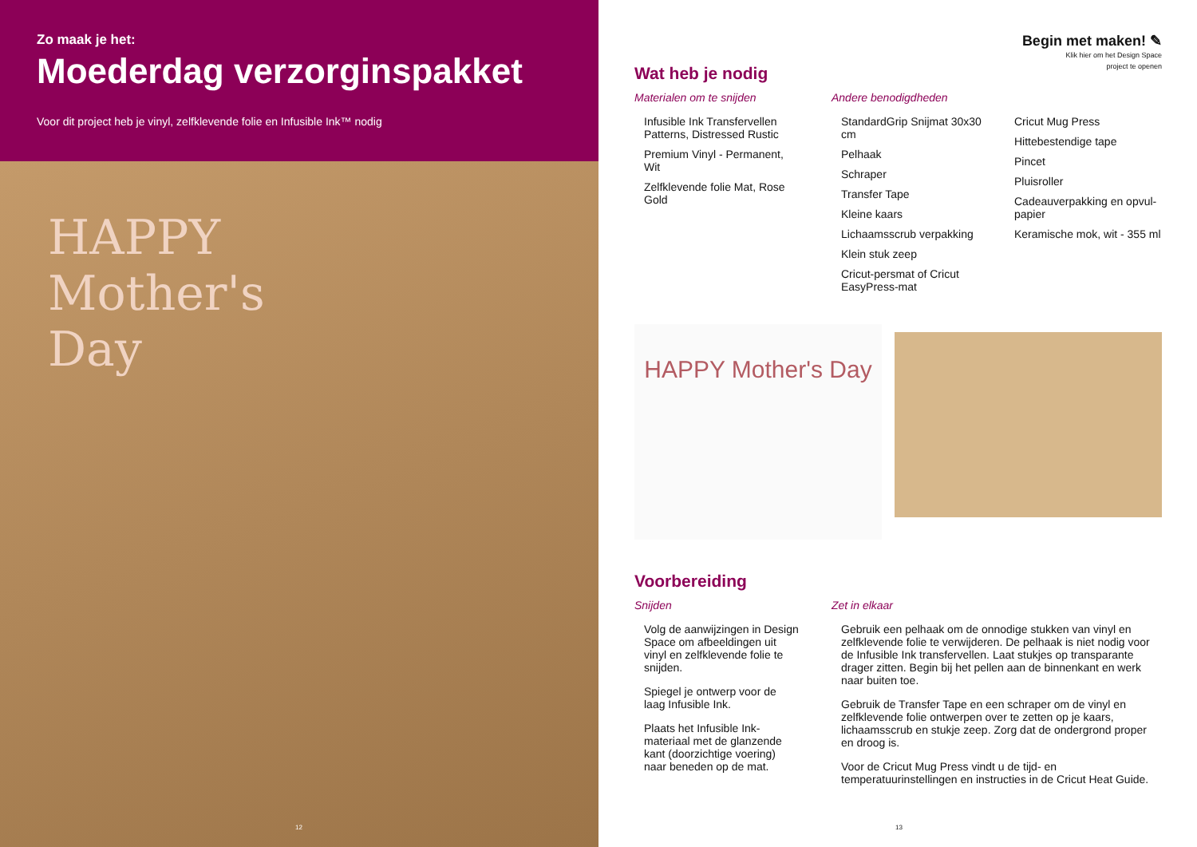Zo maak je het:
Moederdag verzorginspakket
Voor dit project heb je vinyl, zelfklevende folie en Infusible Ink™ nodig
HAPPY
Mother's
Day
12
Begin met maken! ✎
Klik hier om het Design Space
project te openen
Wat heb je nodig
Materialen om te snijden
Infusible Ink Transfervellen Patterns, Distressed Rustic
Premium Vinyl - Permanent, Wit
Zelfklevende folie Mat, Rose Gold
Andere benodigdheden
StandardGrip Snijmat 30x30 cm
Pelhaak
Schraper
Transfer Tape
Kleine kaars
Lichaamsscrub verpakking
Klein stuk zeep
Cricut-persmat of Cricut EasyPress-mat
Cricut Mug Press
Hittebestendige tape
Pincet
Pluisroller
Cadeauverpakking en opvul-papier
Keramische mok, wit - 355 ml
HAPPY Mother's Day
Voorbereiding
Snijden
Volg de aanwijzingen in Design Space om afbeeldingen uit vinyl en zelfklevende folie te snijden.
Spiegel je ontwerp voor de laag Infusible Ink.
Plaats het Infusible Ink-materiaal met de glanzende kant (doorzichtige voering) naar beneden op de mat.
Zet in elkaar
Gebruik een pelhaak om de onnodige stukken van vinyl en zelfklevende folie te verwijderen. De pelhaak is niet nodig voor de Infusible Ink transfervellen. Laat stukjes op transparante drager zitten. Begin bij het pellen aan de binnenkant en werk naar buiten toe.
Gebruik de Transfer Tape en een schraper om de vinyl en zelfklevende folie ontwerpen over te zetten op je kaars, lichaamsscrub en stukje zeep. Zorg dat de ondergrond proper en droog is.
Voor de Cricut Mug Press vindt u de tijd- en temperatuurinstellingen en instructies in de Cricut Heat Guide.
13